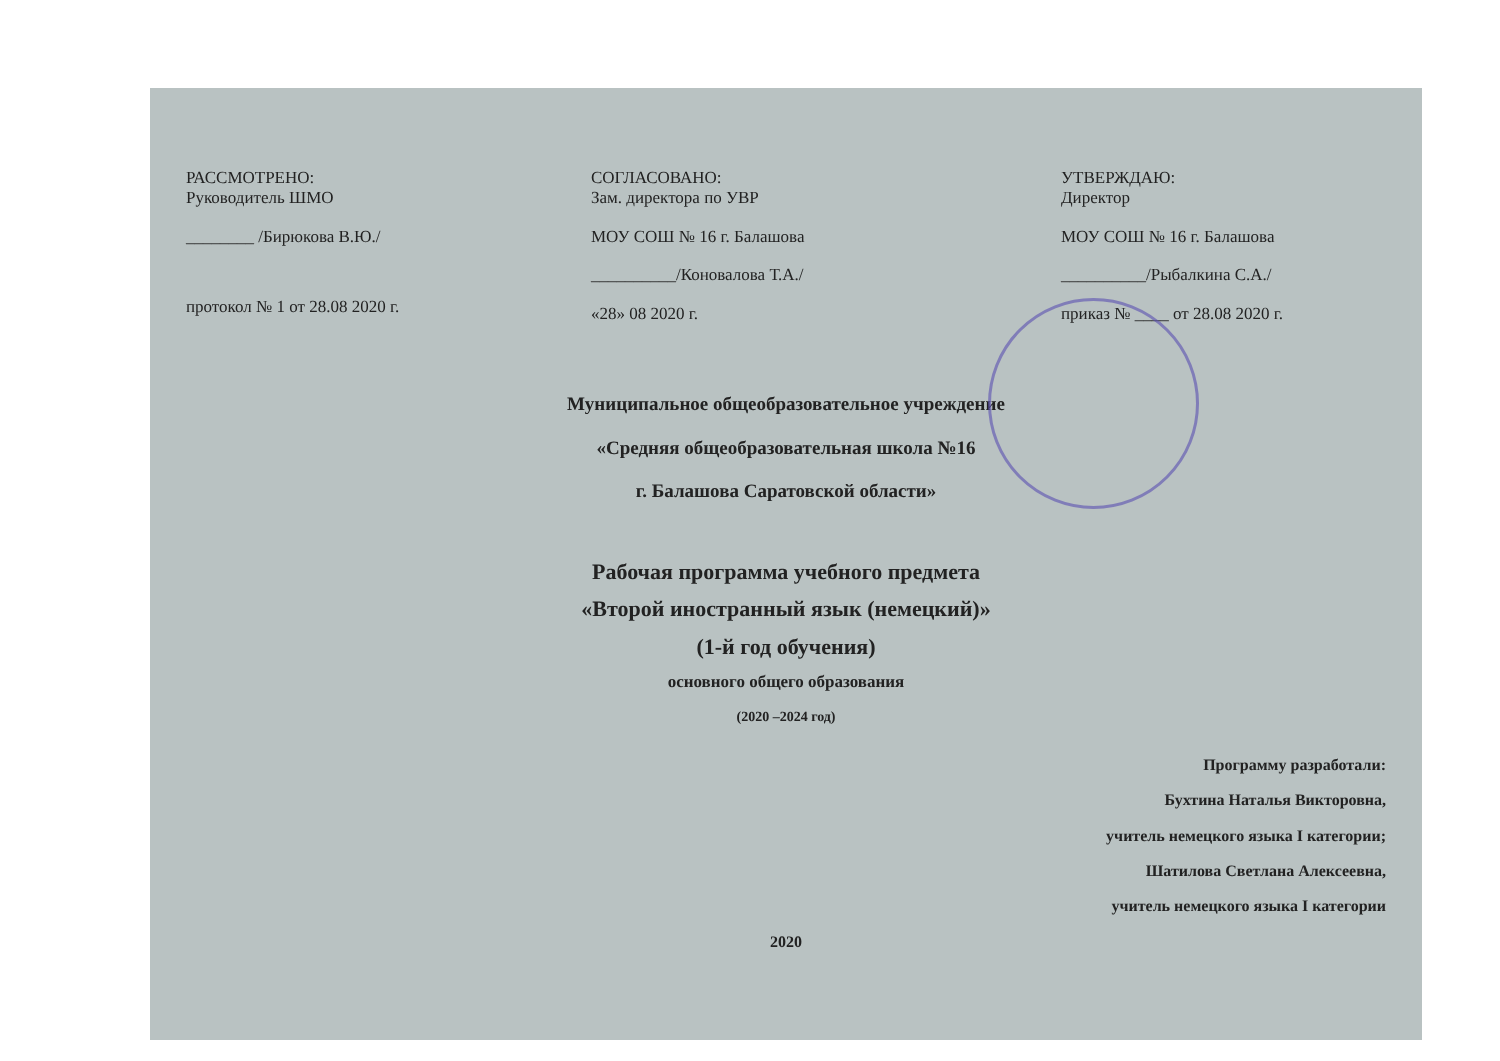РАССМОТРЕНО:
Руководитель ШМО
________ /Бирюкова В.Ю./
протокол № 1 от 28.08 2020 г.
СОГЛАСОВАНО:
Зам. директора по УВР
МОУ СОШ № 16 г. Балашова
__________/Коновалова Т.А./
«28» 08 2020 г.
УТВЕРЖДАЮ:
Директор
МОУ СОШ № 16 г. Балашова
__________/Рыбалкина С.А./
приказ № ____ от 28.08 2020 г.
Муниципальное общеобразовательное учреждение
«Средняя общеобразовательная школа №16
г. Балашова Саратовской области»
Рабочая программа учебного предмета
«Второй иностранный язык (немецкий)»
(1-й год обучения)
основного общего образования
(2020 –2024 год)
Программу разработали:
Бухтина Наталья Викторовна,
учитель немецкого языка I категории;
Шатилова Светлана Алексеевна,
учитель немецкого языка I категории
2020